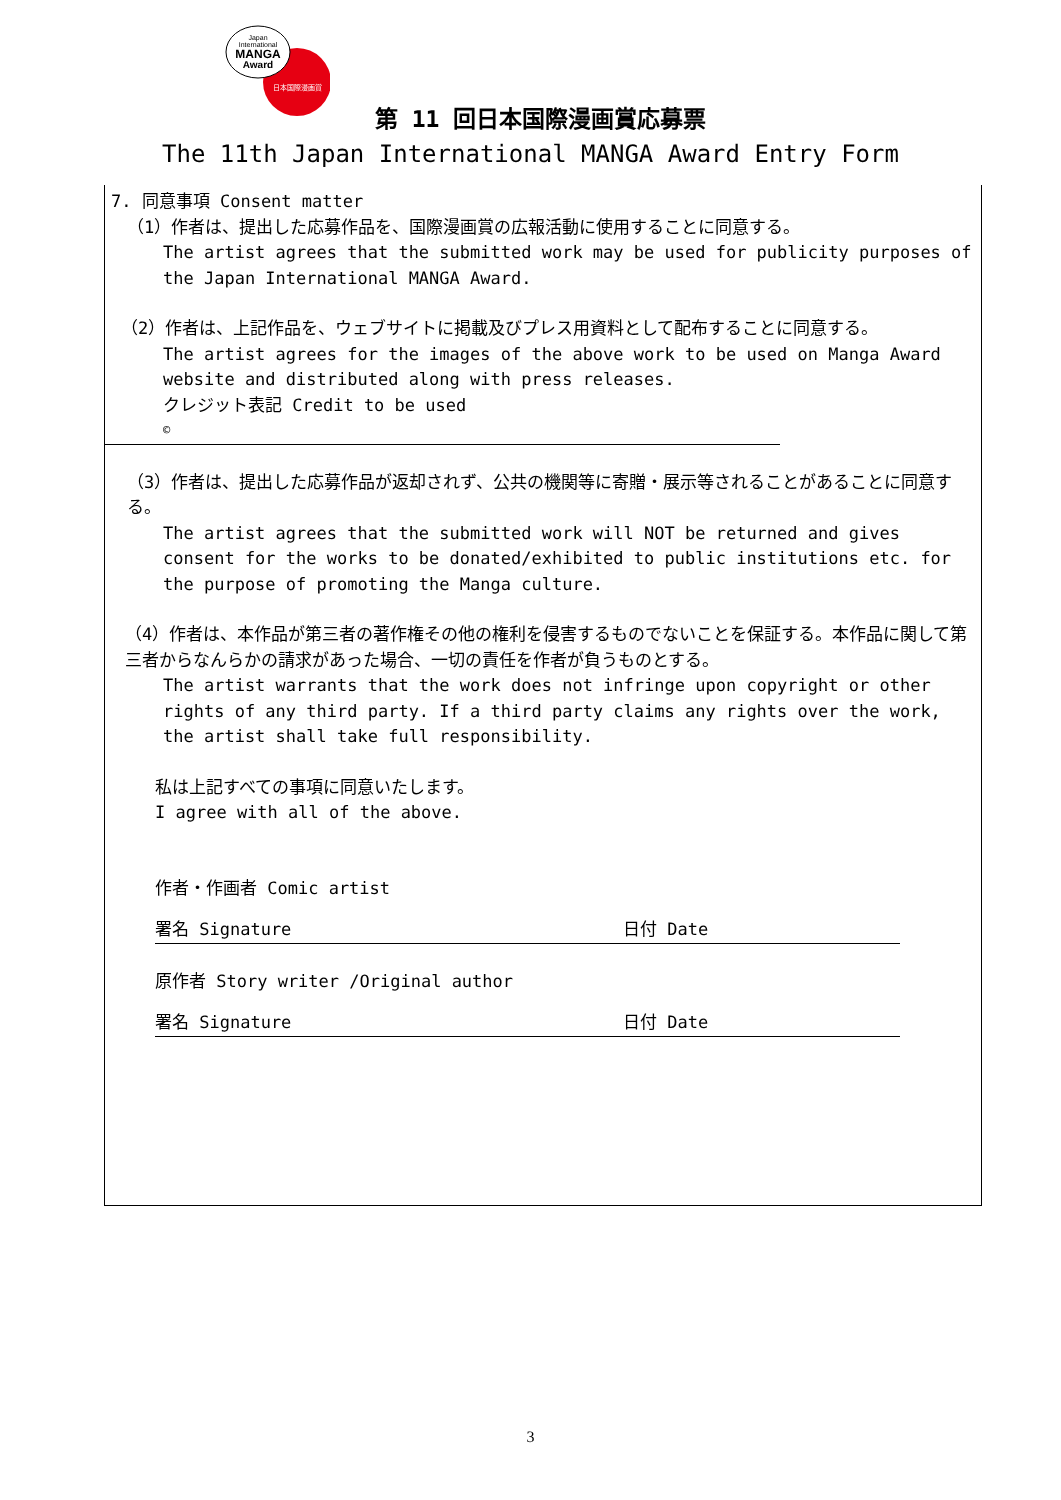Japan
International
MANGA
Award
日本国際漫画賞
第 11 回日本国際漫画賞応募票
The 11th Japan International MANGA Award Entry Form
7. 同意事項 Consent matter
（1）作者は、提出した応募作品を、国際漫画賞の広報活動に使用することに同意する。
The artist agrees that the submitted work may be used for publicity purposes of the Japan International MANGA Award.
（2）作者は、上記作品を、ウェブサイトに掲載及びプレス用資料として配布することに同意する。
The artist agrees for the images of the above work to be used on Manga Award website and distributed along with press releases.
クレジット表記 Credit to be used
©
（3）作者は、提出した応募作品が返却されず、公共の機関等に寄贈・展示等されることがあることに同意する。
The artist agrees that the submitted work will NOT be returned and gives consent for the works to be donated/exhibited to public institutions etc. for the purpose of promoting the Manga culture.
（4）作者は、本作品が第三者の著作権その他の権利を侵害するものでないことを保証する。本作品に関して第三者からなんらかの請求があった場合、一切の責任を作者が負うものとする。
The artist warrants that the work does not infringe upon copyright or other rights of any third party. If a third party claims any rights over the work, the artist shall take full responsibility.
私は上記すべての事項に同意いたします。
I agree with all of the above.
作者・作画者 Comic artist
署名 Signature 日付 Date
原作者 Story writer /Original author
署名 Signature 日付 Date
3